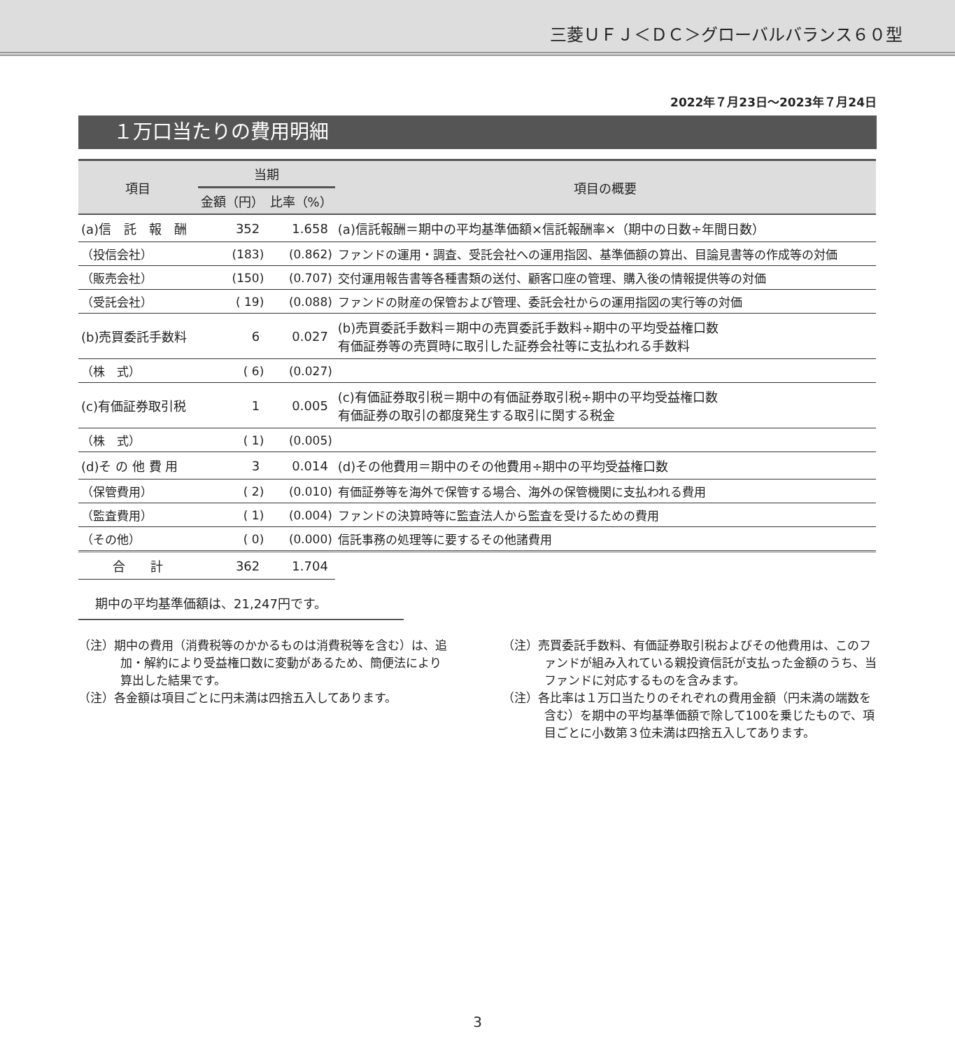三菱ＵＦＪ＜ＤＣ＞グローバルバランス６０型
2022年７月23日～2023年７月24日
１万口当たりの費用明細
| 項目 | 当期 | | 項目の概要 |
| --- | --- | --- | --- |
| | 金額（円） | 比率（%） | |
| (a)信 託 報 酬 | 352 | 1.658 | (a)信託報酬＝期中の平均基準価額×信託報酬率×（期中の日数÷年間日数） |
| （投信会社） | (183) | (0.862) | ファンドの運用・調査、受託会社への運用指図、基準価額の算出、目論見書等の作成等の対価 |
| （販売会社） | (150) | (0.707) | 交付運用報告書等各種書類の送付、顧客口座の管理、購入後の情報提供等の対価 |
| （受託会社） | ( 19) | (0.088) | ファンドの財産の保管および管理、委託会社からの運用指図の実行等の対価 |
| (b)売買委託手数料 | 6 | 0.027 | (b)売買委託手数料＝期中の売買委託手数料÷期中の平均受益権口数 有価証券等の売買時に取引した証券会社等に支払われる手数料 |
| （株 式） | ( 6) | (0.027) | |
| (c)有価証券取引税 | 1 | 0.005 | (c)有価証券取引税＝期中の有価証券取引税÷期中の平均受益権口数 有価証券の取引の都度発生する取引に関する税金 |
| （株 式） | ( 1) | (0.005) | |
| (d)そ の 他 費 用 | 3 | 0.014 | (d)その他費用＝期中のその他費用÷期中の平均受益権口数 |
| （保管費用） | ( 2) | (0.010) | 有価証券等を海外で保管する場合、海外の保管機関に支払われる費用 |
| （監査費用） | ( 1) | (0.004) | ファンドの決算時等に監査法人から監査を受けるための費用 |
| （その他） | ( 0) | (0.000) | 信託事務の処理等に要するその他諸費用 |
| 合 計 | 362 | 1.704 | |
期中の平均基準価額は、21,247円です。
（注）期中の費用（消費税等のかかるものは消費税等を含む）は、追加・解約により受益権口数に変動があるため、簡便法により算出した結果です。
（注）各金額は項目ごとに円未満は四捨五入してあります。
（注）売買委託手数料、有価証券取引税およびその他費用は、このファンドが組み入れている親投資信託が支払った金額のうち、当ファンドに対応するものを含みます。
（注）各比率は１万口当たりのそれぞれの費用金額（円未満の端数を含む）を期中の平均基準価額で除して100を乗じたもので、項目ごとに小数第３位未満は四捨五入してあります。
3